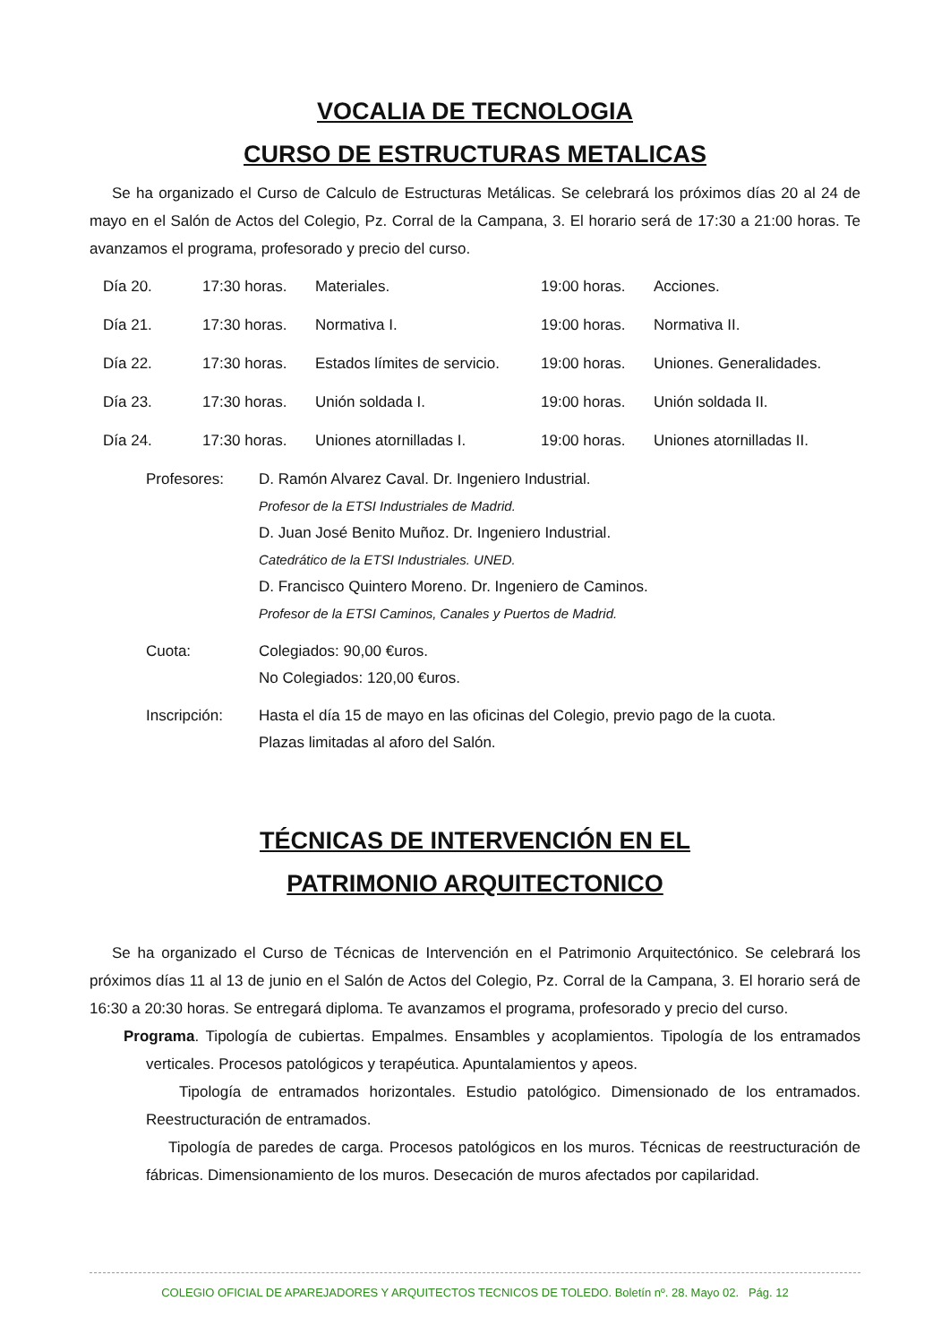VOCALIA DE TECNOLOGIA
CURSO DE ESTRUCTURAS METALICAS
Se ha organizado el Curso de Calculo de Estructuras Metálicas. Se celebrará los próximos días 20 al 24 de mayo en el Salón de Actos del Colegio, Pz. Corral de la Campana, 3. El horario será de 17:30 a 21:00 horas. Te avanzamos el programa, profesorado y precio del curso.
| Día 20. | 17:30 horas. | Materiales. | 19:00 horas. | Acciones. |
| Día 21. | 17:30 horas. | Normativa I. | 19:00 horas. | Normativa II. |
| Día 22. | 17:30 horas. | Estados límites de servicio. | 19:00 horas. | Uniones. Generalidades. |
| Día 23. | 17:30 horas. | Unión soldada I. | 19:00 horas. | Unión soldada II. |
| Día 24. | 17:30 horas. | Uniones atornilladas I. | 19:00 horas. | Uniones atornilladas II. |
| Profesores: | D. Ramón Alvarez Caval. Dr. Ingeniero Industrial. Profesor de la ETSI Industriales de Madrid. D. Juan José Benito Muñoz. Dr. Ingeniero Industrial. Catedrático de la ETSI Industriales. UNED. D. Francisco Quintero Moreno. Dr. Ingeniero de Caminos. Profesor de la ETSI Caminos, Canales y Puertos de Madrid. |
| Cuota: | Colegiados: 90,00 €uros. No Colegiados: 120,00 €uros. |
| Inscripción: | Hasta el día 15 de mayo en las oficinas del Colegio, previo pago de la cuota. Plazas limitadas al aforo del Salón. |
TÉCNICAS DE INTERVENCIÓN EN EL
PATRIMONIO ARQUITECTONICO
Se ha organizado el Curso de Técnicas de Intervención en el Patrimonio Arquitectónico. Se celebrará los próximos días 11 al 13 de junio en el Salón de Actos del Colegio, Pz. Corral de la Campana, 3. El horario será de 16:30 a 20:30 horas. Se entregará diploma. Te avanzamos el programa, profesorado y precio del curso.
Programa. Tipología de cubiertas. Empalmes. Ensambles y acoplamientos. Tipología de los entramados verticales. Procesos patológicos y terapéutica. Apuntalamientos y apeos.
Tipología de entramados horizontales. Estudio patológico. Dimensionado de los entramados. Reestructuración de entramados.
Tipología de paredes de carga. Procesos patológicos en los muros. Técnicas de reestructuración de fábricas. Dimensionamiento de los muros. Desecación de muros afectados por capilaridad.
COLEGIO OFICIAL DE APAREJADORES Y ARQUITECTOS TECNICOS DE TOLEDO. Boletín nº. 28. Mayo 02. Pág. 12